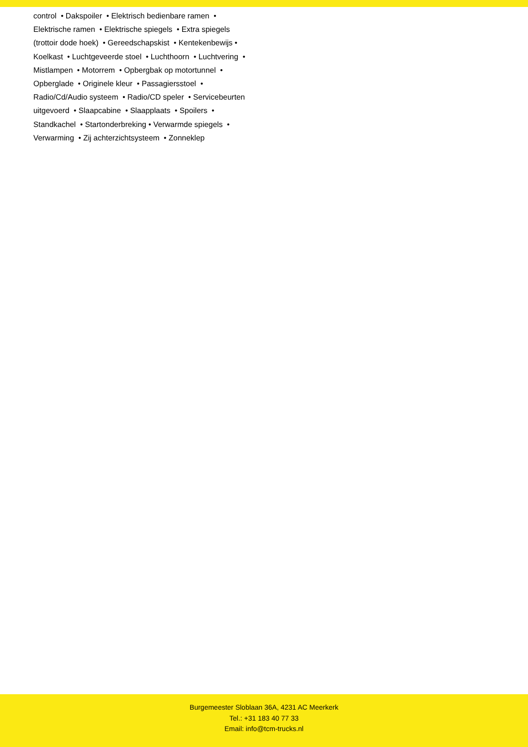control • Dakspoiler • Elektrisch bedienbare ramen • Elektrische ramen • Elektrische spiegels • Extra spiegels (trottoir dode hoek) • Gereedschapskist • Kentekenbewijs • Koelkast • Luchtgeveerde stoel • Luchthoorn • Luchtvering • Mistlampen • Motorrem • Opbergbak op motortunnel • Opberglade • Originele kleur • Passagiersstoel • Radio/Cd/Audio systeem • Radio/CD speler • Servicebeurten uitgevoerd • Slaapcabine • Slaapplaats • Spoilers • Standkachel • Startonderbreking • Verwarmde spiegels • Verwarming • Zij achterzichtsysteem • Zonneklep
Burgemeester Sloblaan 36A, 4231 AC Meerkerk
Tel.: +31 183 40 77 33
Email: info@tcm-trucks.nl